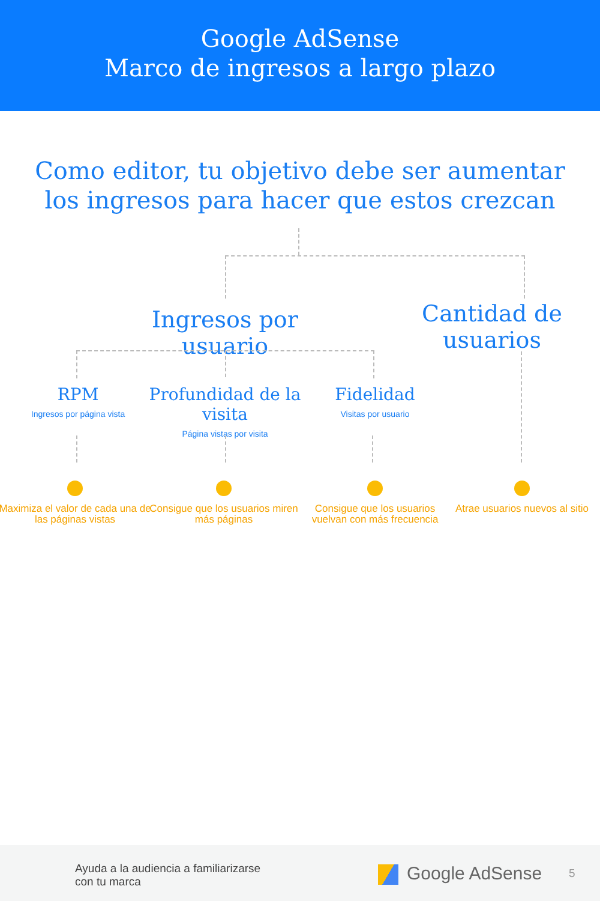Google AdSense
Marco de ingresos a largo plazo
Como editor, tu objetivo debe ser aumentar los ingresos para hacer que estos crezcan
Ingresos por usuario
Cantidad de usuarios
RPM
Ingresos por página vista
Profundidad de la visita
Página vistas por visita
Fidelidad
Visitas por usuario
Maximiza el valor de cada una de las páginas vistas
Consigue que los usuarios miren más páginas
Consigue que los usuarios vuelvan con más frecuencia
Atrae usuarios nuevos al sitio
Ayuda a la audiencia a familiarizarse
con tu marca
Google AdSense 5